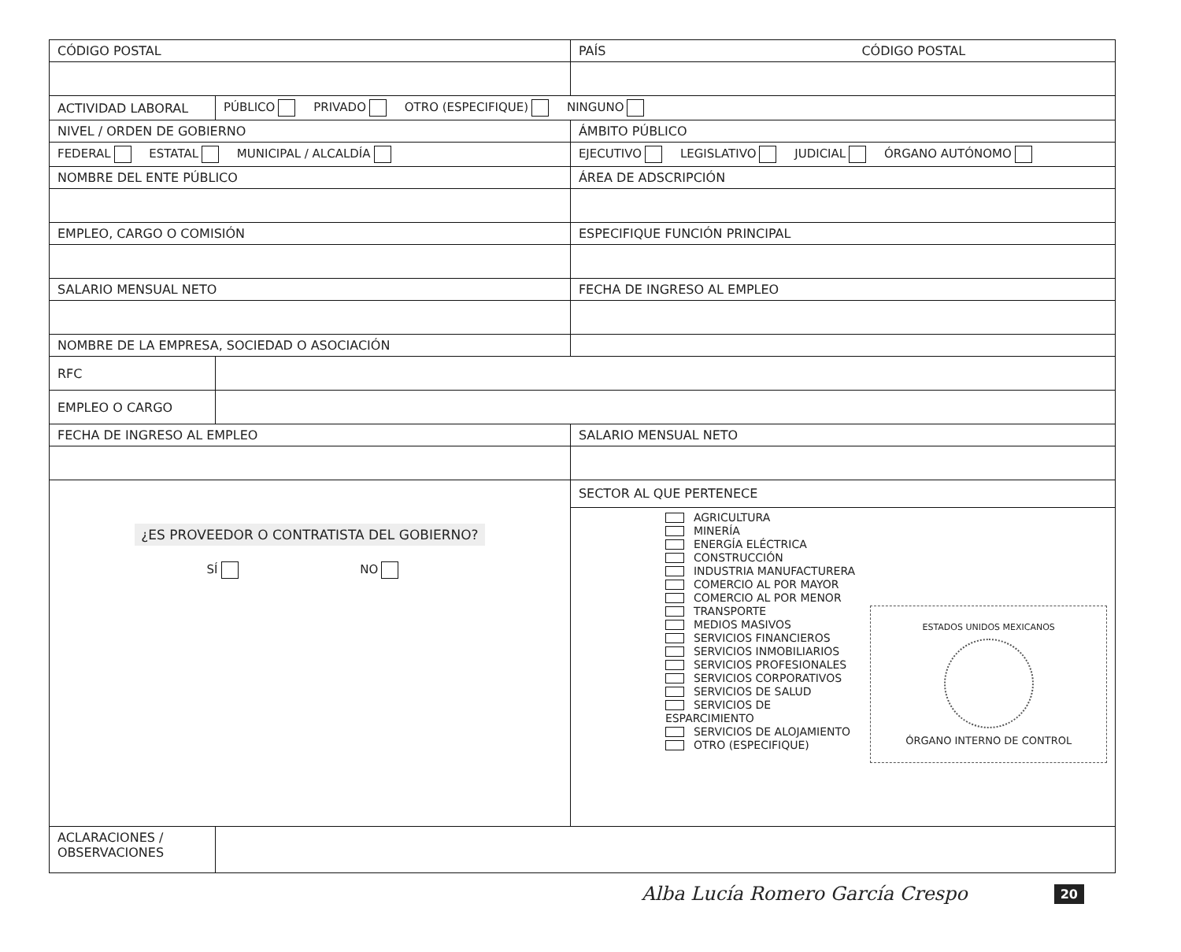| CÓDIGO POSTAL | | PAÍS CÓDIGO POSTAL |
| ACTIVIDAD LABORAL | PÚBLICO PRIVADO OTRO (ESPECIFIQUE) NINGUNO | |
| NIVEL / ORDEN DE GOBIERNO | | ÁMBITO PÚBLICO |
| FEDERAL ESTATAL MUNICIPAL / ALCALDÍA | | EJECUTIVO LEGISLATIVO JUDICIAL ÓRGANO AUTÓNOMO |
| NOMBRE DEL ENTE PÚBLICO | | ÁREA DE ADSCRIPCIÓN |
| EMPLEO, CARGO O COMISIÓN | | ESPECIFIQUE FUNCIÓN PRINCIPAL |
| SALARIO MENSUAL NETO | | FECHA DE INGRESO AL EMPLEO |
| NOMBRE DE LA EMPRESA, SOCIEDAD O ASOCIACIÓN | | |
| RFC | | |
| EMPLEO O CARGO | | |
| FECHA DE INGRESO AL EMPLEO | | SALARIO MENSUAL NETO |
| ¿ES PROVEEDOR O CONTRATISTA DEL GOBIERNO? SÍ NO | | SECTOR AL QUE PERTENECE |
| | | AGRICULTURA MINERÍA ENERGÍA ELÉCTRICA CONSTRUCCIÓN INDUSTRIA MANUFACTURERA COMERCIO AL POR MAYOR COMERCIO AL POR MENOR TRANSPORTE MEDIOS MASIVOS SERVICIOS FINANCIEROS SERVICIOS INMOBILIARIOS SERVICIOS PROFESIONALES SERVICIOS CORPORATIVOS SERVICIOS DE SALUD SERVICIOS DE ESPARCIMIENTO SERVICIOS DE ALOJAMIENTO OTRO (ESPECIFIQUE) ESTADOS UNIDOS MEXICANOS ÓRGANO INTERNO DE CONTROL |
| ACLARACIONES / OBSERVACIONES | | |
Alba Lucía Romero García Crespo 20